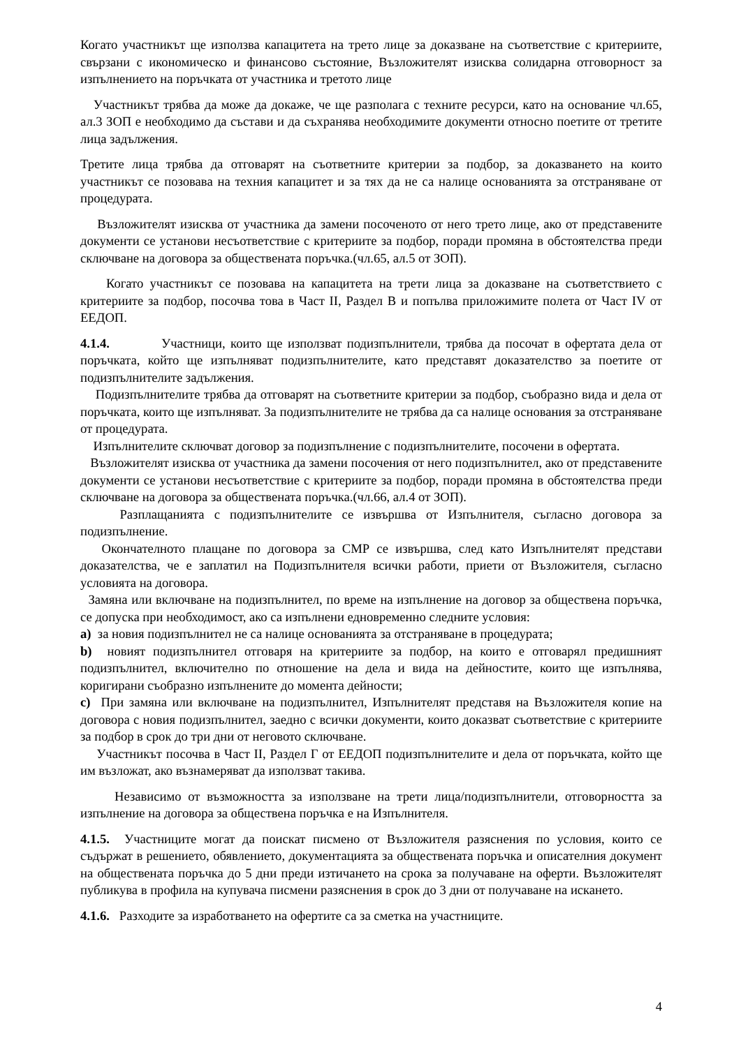Когато участникът ще използва капацитета на трето лице за доказване на съответствие с критериите, свързани с икономическо и финансово състояние, Възложителят изисква солидарна отговорност за изпълнението на поръчката от участника и третото лице
Участникът трябва да може да докаже, че ще разполага с техните ресурси, като на основание чл.65, ал.3 ЗОП е необходимо да състави и да съхранява необходимите документи относно поетите от третите лица задължения.
Третите лица трябва да отговарят на съответните критерии за подбор, за доказването на които участникът се позовава на техния капацитет и за тях да не са налице основанията за отстраняване от процедурата.
Възложителят изисква от участника да замени посоченото от него трето лице, ако от представените документи се установи несъответствие с критериите за подбор, поради промяна в обстоятелства преди сключване на договора за обществената поръчка.(чл.65, ал.5 от ЗОП).
Когато участникът се позовава на капацитета на трети лица за доказване на съответствието с критериите за подбор, посочва това в Част II, Раздел В и попълва приложимите полета от Част IV от ЕЕДОП.
4.1.4. Участници, които ще използват подизпълнители, трябва да посочат в офертата дела от поръчката, който ще изпълняват подизпълнителите, като представят доказателство за поетите от подизпълнителите задължения.
Подизпълнителите трябва да отговарят на съответните критерии за подбор, съобразно вида и дела от поръчката, които ще изпълняват. За подизпълнителите не трябва да са налице основания за отстраняване от процедурата.
Изпълнителите сключват договор за подизпълнение с подизпълнителите, посочени в офертата.
Възложителят изисква от участника да замени посочения от него подизпълнител, ако от представените документи се установи несъответствие с критериите за подбор, поради промяна в обстоятелства преди сключване на договора за обществената поръчка.(чл.66, ал.4 от ЗОП).
Разплащанията с подизпълнителите се извършва от Изпълнителя, съгласно договора за подизпълнение.
Окончателното плащане по договора за СМР се извършва, след като Изпълнителят представи доказателства, че е заплатил на Подизпълнителя всички работи, приети от Възложителя, съгласно условията на договора.
Замяна или включване на подизпълнител, по време на изпълнение на договор за обществена поръчка, се допуска при необходимост, ако са изпълнени едновременно следните условия:
a) за новия подизпълнител не са налице основанията за отстраняване в процедурата;
b) новият подизпълнител отговаря на критериите за подбор, на които е отговарял предишният подизпълнител, включително по отношение на дела и вида на дейностите, които ще изпълнява, коригирани съобразно изпълнените до момента дейности;
c) При замяна или включване на подизпълнител, Изпълнителят представя на Възложителя копие на договора с новия подизпълнител, заедно с всички документи, които доказват съответствие с критериите за подбор в срок до три дни от неговото сключване.
Участникът посочва в Част II, Раздел Г от ЕЕДОП подизпълнителите и дела от поръчката, който ще им възложат, ако възнамеряват да използват такива.
Независимо от възможността за използване на трети лица/подизпълнители, отговорността за изпълнение на договора за обществена поръчка е на Изпълнителя.
4.1.5. Участниците могат да поискат писмено от Възложителя разяснения по условия, които се съдържат в решението, обявлението, документацията за обществената поръчка и описателния документ на обществената поръчка до 5 дни преди изтичането на срока за получаване на оферти. Възложителят публикува в профила на купувача писмени разяснения в срок до 3 дни от получаване на искането.
4.1.6. Разходите за изработването на офертите са за сметка на участниците.
4